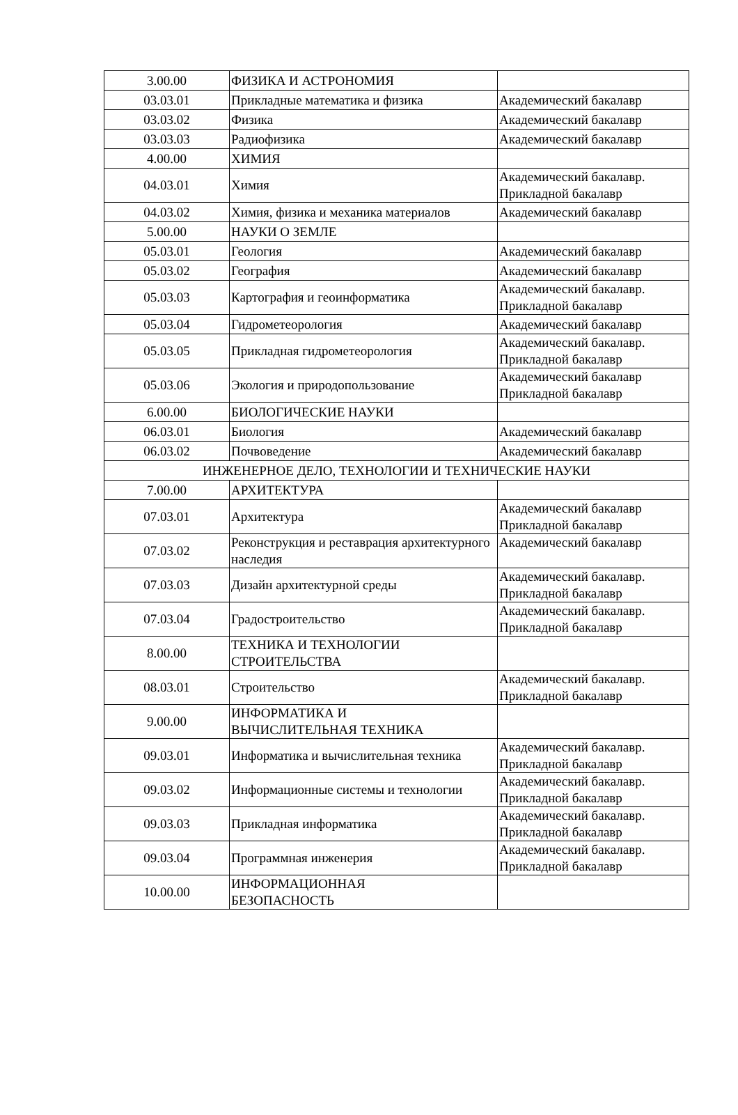| 3.00.00 | ФИЗИКА И АСТРОНОМИЯ | |
| 03.03.01 | Прикладные математика и физика | Академический бакалавр |
| 03.03.02 | Физика | Академический бакалавр |
| 03.03.03 | Радиофизика | Академический бакалавр |
| 4.00.00 | ХИМИЯ | |
| 04.03.01 | Химия | Академический бакалавр. Прикладной бакалавр |
| 04.03.02 | Химия, физика и механика материалов | Академический бакалавр |
| 5.00.00 | НАУКИ О ЗЕМЛЕ | |
| 05.03.01 | Геология | Академический бакалавр |
| 05.03.02 | География | Академический бакалавр |
| 05.03.03 | Картография и геоинформатика | Академический бакалавр. Прикладной бакалавр |
| 05.03.04 | Гидрометеорология | Академический бакалавр |
| 05.03.05 | Прикладная гидрометеорология | Академический бакалавр. Прикладной бакалавр |
| 05.03.06 | Экология и природопользование | Академический бакалавр Прикладной бакалавр |
| 6.00.00 | БИОЛОГИЧЕСКИЕ НАУКИ | |
| 06.03.01 | Биология | Академический бакалавр |
| 06.03.02 | Почвоведение | Академический бакалавр |
| ИНЖЕНЕРНОЕ ДЕЛО, ТЕХНОЛОГИИ И ТЕХНИЧЕСКИЕ НАУКИ | | |
| 7.00.00 | АРХИТЕКТУРА | |
| 07.03.01 | Архитектура | Академический бакалавр Прикладной бакалавр |
| 07.03.02 | Реконструкция и реставрация архитектурного наследия | Академический бакалавр |
| 07.03.03 | Дизайн архитектурной среды | Академический бакалавр. Прикладной бакалавр |
| 07.03.04 | Градостроительство | Академический бакалавр. Прикладной бакалавр |
| 8.00.00 | ТЕХНИКА И ТЕХНОЛОГИИ СТРОИТЕЛЬСТВА | |
| 08.03.01 | Строительство | Академический бакалавр. Прикладной бакалавр |
| 9.00.00 | ИНФОРМАТИКА И ВЫЧИСЛИТЕЛЬНАЯ ТЕХНИКА | |
| 09.03.01 | Информатика и вычислительная техника | Академический бакалавр. Прикладной бакалавр |
| 09.03.02 | Информационные системы и технологии | Академический бакалавр. Прикладной бакалавр |
| 09.03.03 | Прикладная информатика | Академический бакалавр. Прикладной бакалавр |
| 09.03.04 | Программная инженерия | Академический бакалавр. Прикладной бакалавр |
| 10.00.00 | ИНФОРМАЦИОННАЯ БЕЗОПАСНОСТЬ | |